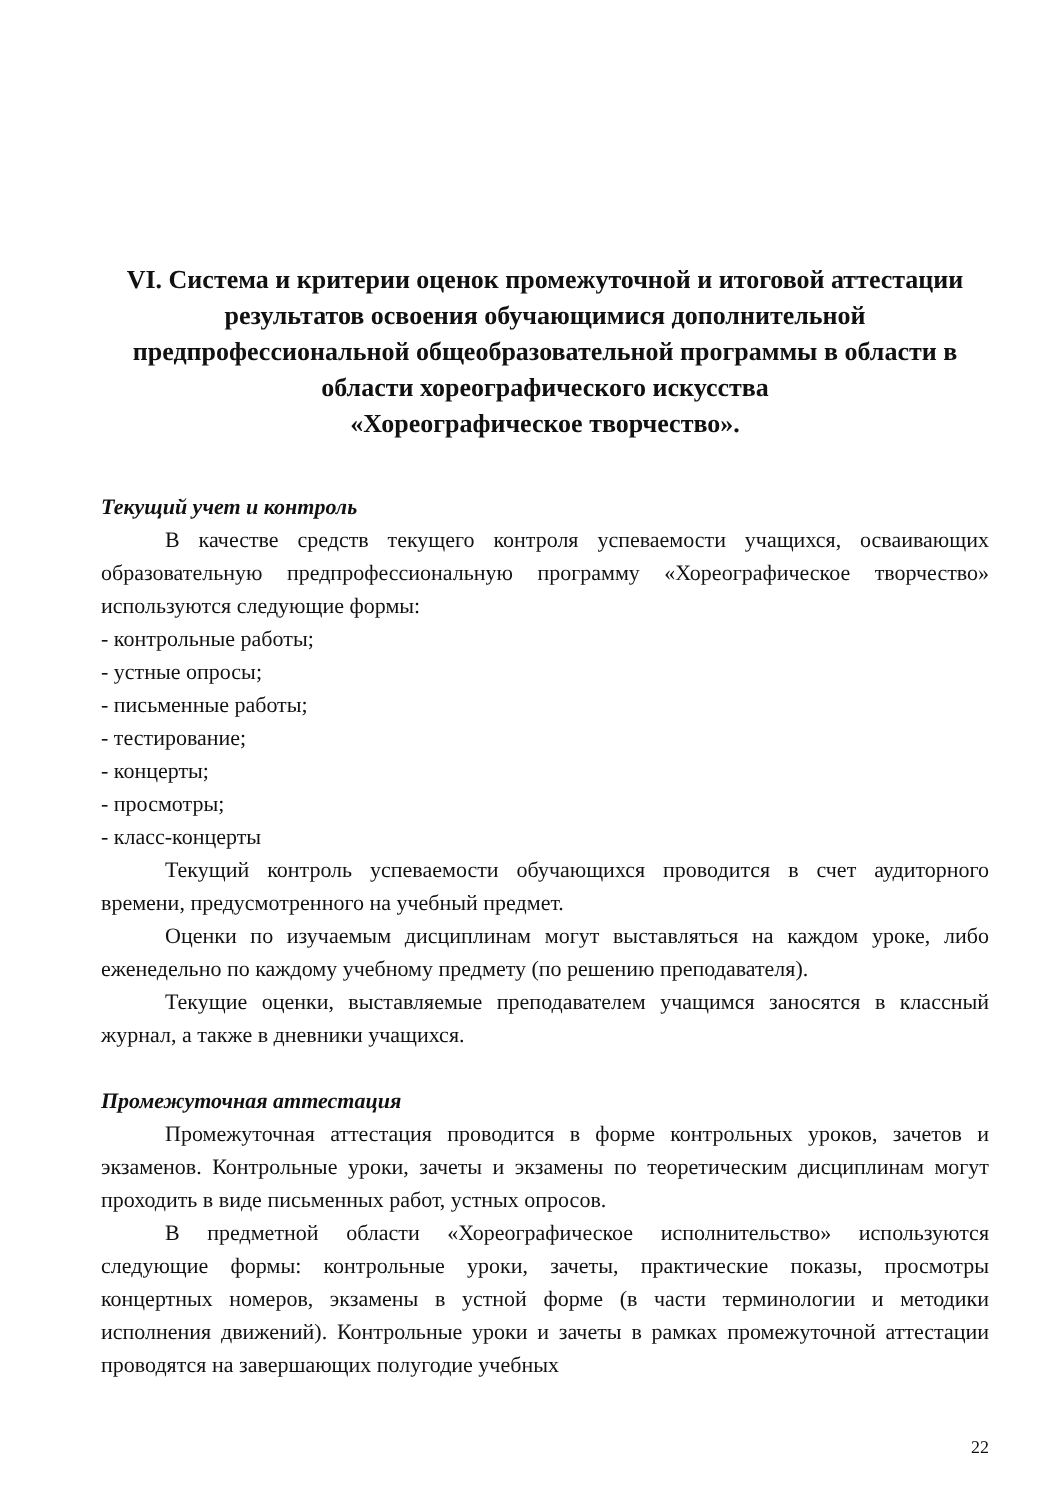VI. Система и критерии оценок промежуточной и итоговой аттестации результатов освоения обучающимися дополнительной предпрофессиональной общеобразовательной программы в области в области хореографического искусства
«Хореографическое творчество».
Текущий учет и контроль
В качестве средств текущего контроля успеваемости учащихся, осваивающих образовательную предпрофессиональную программу «Хореографическое творчество» используются следующие формы:
- контрольные работы;
- устные опросы;
- письменные работы;
- тестирование;
- концерты;
- просмотры;
- класс-концерты
Текущий контроль успеваемости обучающихся проводится в счет аудиторного времени, предусмотренного на учебный предмет.
Оценки по изучаемым дисциплинам могут выставляться на каждом уроке, либо еженедельно по каждому учебному предмету (по решению преподавателя).
Текущие оценки, выставляемые преподавателем учащимся заносятся в классный журнал, а также в дневники учащихся.
Промежуточная аттестация
Промежуточная аттестация проводится в форме контрольных уроков, зачетов и экзаменов. Контрольные уроки, зачеты и экзамены по теоретическим дисциплинам могут проходить в виде письменных работ, устных опросов.
В предметной области «Хореографическое исполнительство» используются следующие формы: контрольные уроки, зачеты, практические показы, просмотры концертных номеров, экзамены в устной форме (в части терминологии и методики исполнения движений). Контрольные уроки и зачеты в рамках промежуточной аттестации проводятся на завершающих полугодие учебных
22